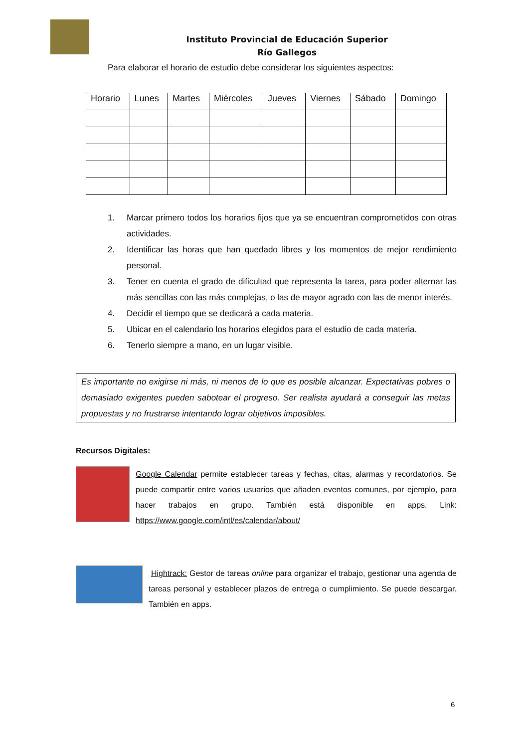Instituto Provincial de Educación Superior
Río Gallegos
Para elaborar el horario de estudio debe considerar los siguientes aspectos:
| Horario | Lunes | Martes | Miércoles | Jueves | Viernes | Sábado | Domingo |
| --- | --- | --- | --- | --- | --- | --- | --- |
1. Marcar primero todos los horarios fijos que ya se encuentran comprometidos con otras actividades.
2. Identificar las horas que han quedado libres y los momentos de mejor rendimiento personal.
3. Tener en cuenta el grado de dificultad que representa la tarea, para poder alternar las más sencillas con las más complejas, o las de mayor agrado con las de menor interés.
4. Decidir el tiempo que se dedicará a cada materia.
5. Ubicar en el calendario los horarios elegidos para el estudio de cada materia.
6. Tenerlo siempre a mano, en un lugar visible.
Es importante no exigirse ni más, ni menos de lo que es posible alcanzar. Expectativas pobres o demasiado exigentes pueden sabotear el progreso. Ser realista ayudará a conseguir las metas propuestas y no frustrarse intentando lograr objetivos imposibles.
Recursos Digitales:
Google Calendar permite establecer tareas y fechas, citas, alarmas y recordatorios. Se puede compartir entre varios usuarios que añaden eventos comunes, por ejemplo, para hacer trabajos en grupo. También está disponible en apps. Link: https://www.google.com/intl/es/calendar/about/
Hightrack: Gestor de tareas online para organizar el trabajo, gestionar una agenda de tareas personal y establecer plazos de entrega o cumplimiento. Se puede descargar. También en apps.
6